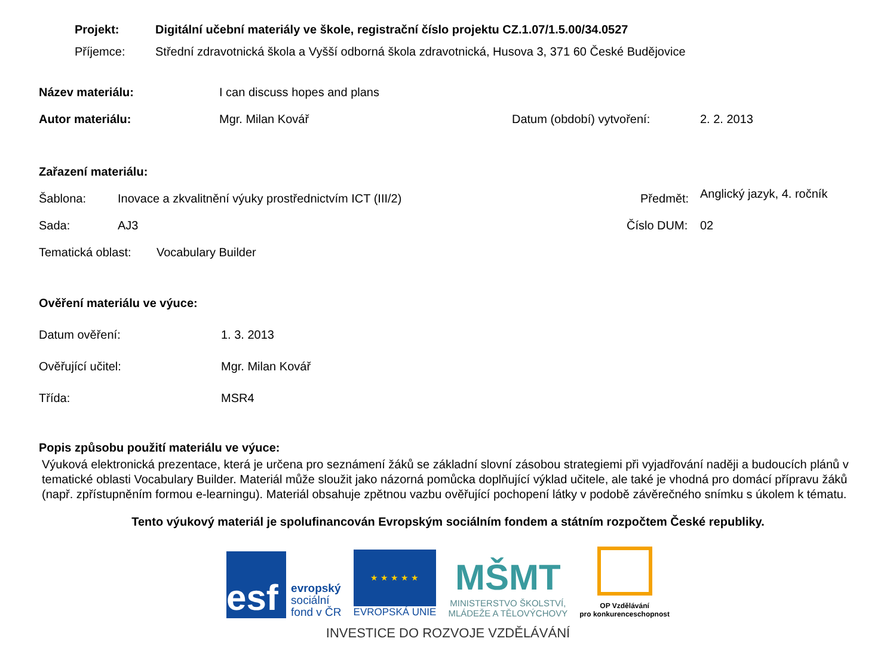Projekt: Digitální učební materiály ve škole, registrační číslo projektu CZ.1.07/1.5.00/34.0527
Příjemce: Střední zdravotnická škola a Vyšší odborná škola zdravotnická, Husova 3, 371 60 České Budějovice
Název materiálu: I can discuss hopes and plans
Autor materiálu: Mgr. Milan Kovář Datum (období) vytvoření: 2. 2. 2013
Zařazení materiálu:
Šablona: Inovace a zkvalitnění výuky prostřednictvím ICT (III/2) Předmět:
Anglický jazyk, 4. ročník
Sada: AJ3 Číslo DUM: 02
Tematická oblast:
Vocabulary Builder
Ověření materiálu ve výuce:
Datum ověření: 1. 3. 2013
Ověřující učitel: Mgr. Milan Kovář
Třída: MSR4
Popis způsobu použití materiálu ve výuce:
Výuková elektronická prezentace, která je určena pro seznámení žáků se základní slovní zásobou strategiemi při vyjadřování naději a budoucích plánů v tematické oblasti Vocabulary Builder. Materiál může sloužit jako názorná pomůcka doplňující výklad učitele, ale také je vhodná pro domácí přípravu žáků (např. zpřístupněním formou e-learningu). Materiál obsahuje zpětnou vazbu ověřující pochopení látky v podobě závěrečného snímku s úkolem k tématu.
Tento výukový materiál je spolufinancován Evropským sociálním fondem a státním rozpočtem České republiky.
esf
evropský
sociální
fond v ČR
★ ★ ★ ★ ★
EVROPSKÁ UNIE
MŠMT
MINISTERSTVO ŠKOLSTVÍ,
MLÁDEŽE A TĚLOVÝCHOVY
OP Vzdělávání
pro konkurenceschopnost
INVESTICE DO ROZVOJE VZDĚLÁVÁNÍ